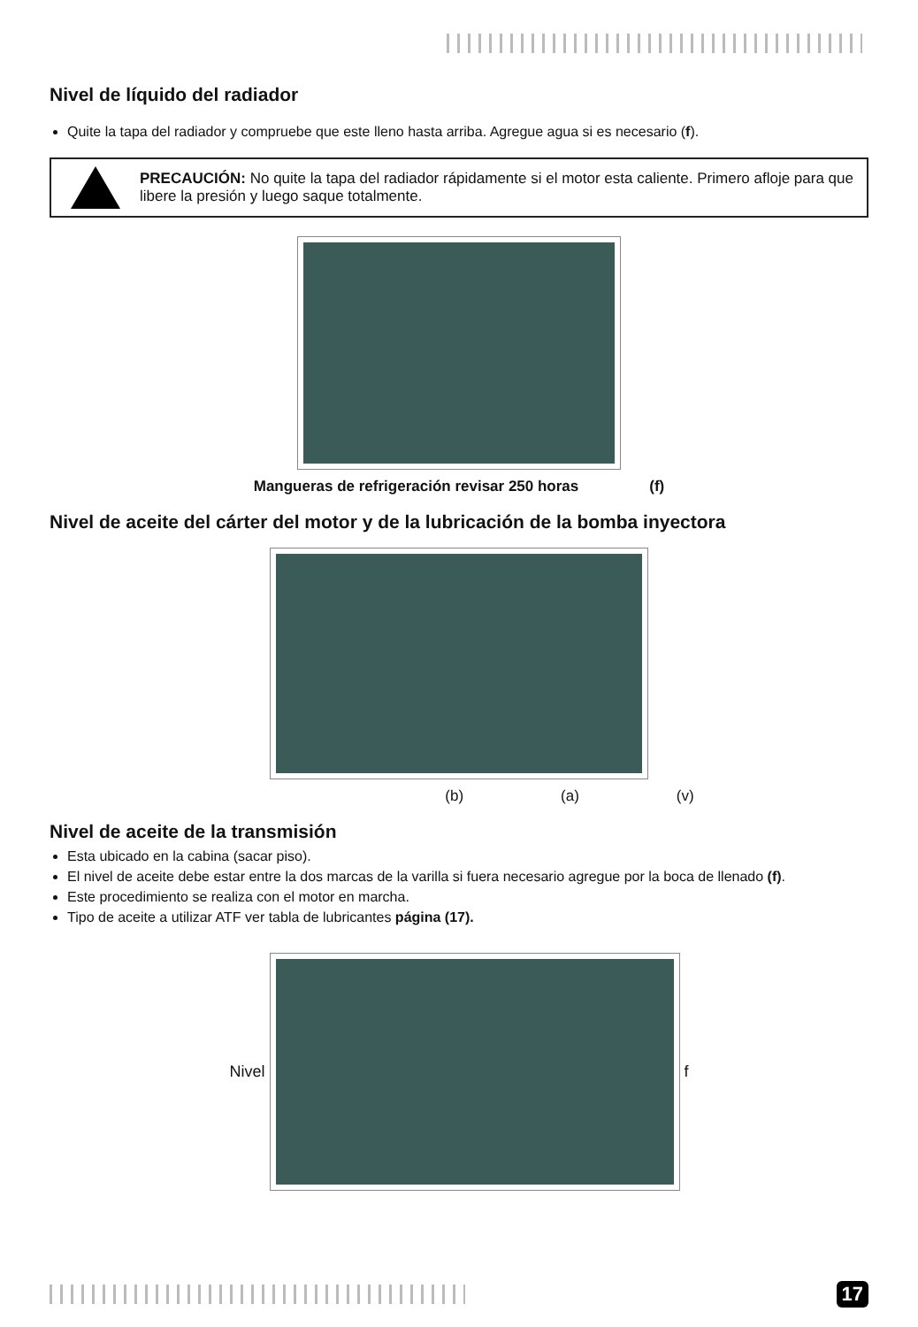Nivel de líquido del radiador
Quite la tapa del radiador y compruebe que este lleno hasta arriba. Agregue agua si es necesario (f).
PRECAUCIÓN: No quite la tapa del radiador rápidamente si el motor esta caliente. Primero afloje para que libere la presión y luego saque totalmente.
Mangueras de refrigeración revisar 250 horas (f)
Nivel de aceite del cárter del motor y de la lubricación de la bomba inyectora
(b) (a) (v)
Nivel de aceite de la transmisión
Esta ubicado en la cabina (sacar piso).
El nivel de aceite debe estar entre la dos marcas de la varilla si fuera necesario agregue por la boca de llenado (f).
Este procedimiento se realiza con el motor en marcha.
Tipo de aceite a utilizar ATF ver tabla de lubricantes página (17).
Nivel f
17